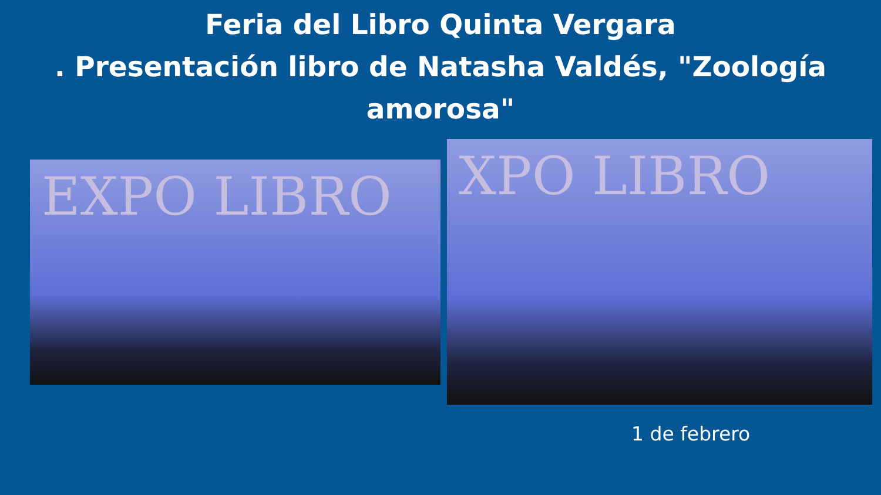Feria del Libro Quinta Vergara
. Presentación libro de Natasha Valdés, "Zoología
amorosa"
EXPO LIBRO
XPO LIBRO
1 de febrero